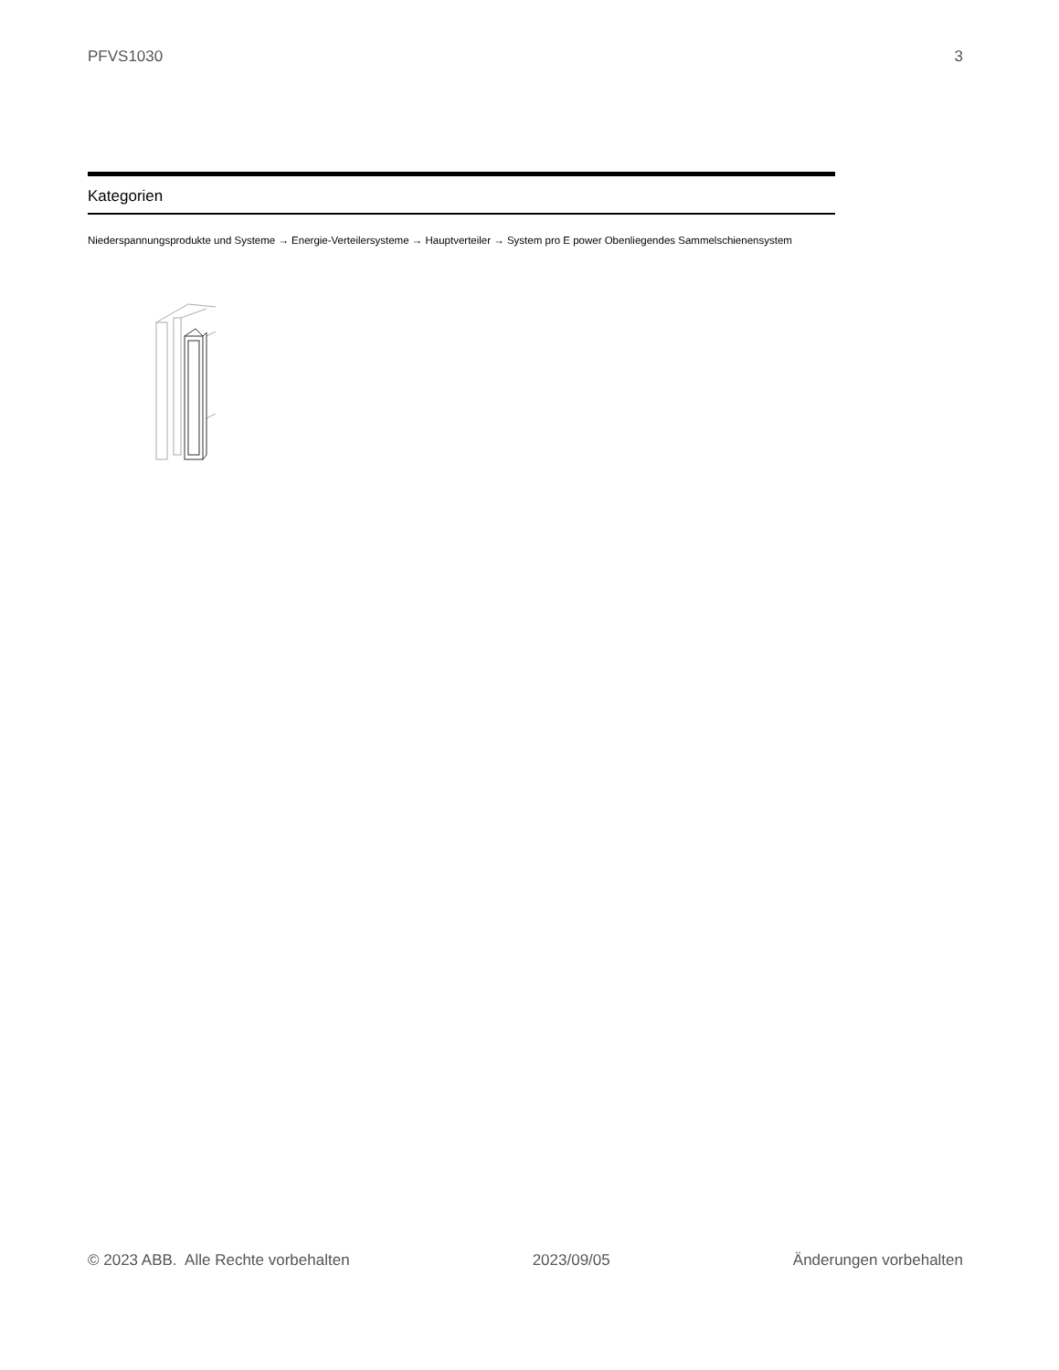PFVS1030 3
Kategorien
Niederspannungsprodukte und Systeme → Energie-Verteilersysteme → Hauptverteiler → System pro E power Obenliegendes Sammelschienensystem
© 2023 ABB. Alle Rechte vorbehalten 2023/09/05 Änderungen vorbehalten